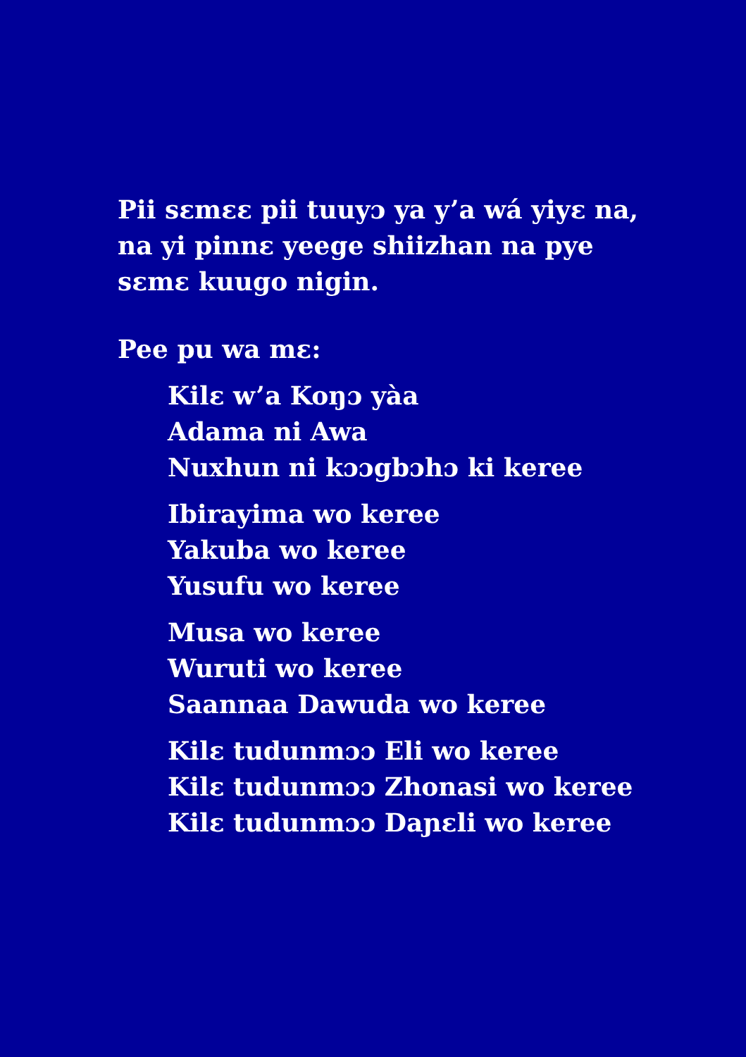Pii sɛmɛɛ pii tuuyɔ ya y’a wá yiyɛ na,
na yi pinnɛ yeege shiizhan na pye
sɛmɛ kuugo nigin.
Pee pu wa mɛ:
Kilɛ w’a Koŋɔ yàa
Adama ni Awa
Nuxhun ni kɔɔgbɔhɔ ki keree
Ibirayima wo keree
Yakuba wo keree
Yusufu wo keree
Musa wo keree
Wuruti wo keree
Saannaa Dawuda wo keree
Kilɛ tudunmɔɔ Eli wo keree
Kilɛ tudunmɔɔ Zhonasi wo keree
Kilɛ tudunmɔɔ Daɲɛli wo keree